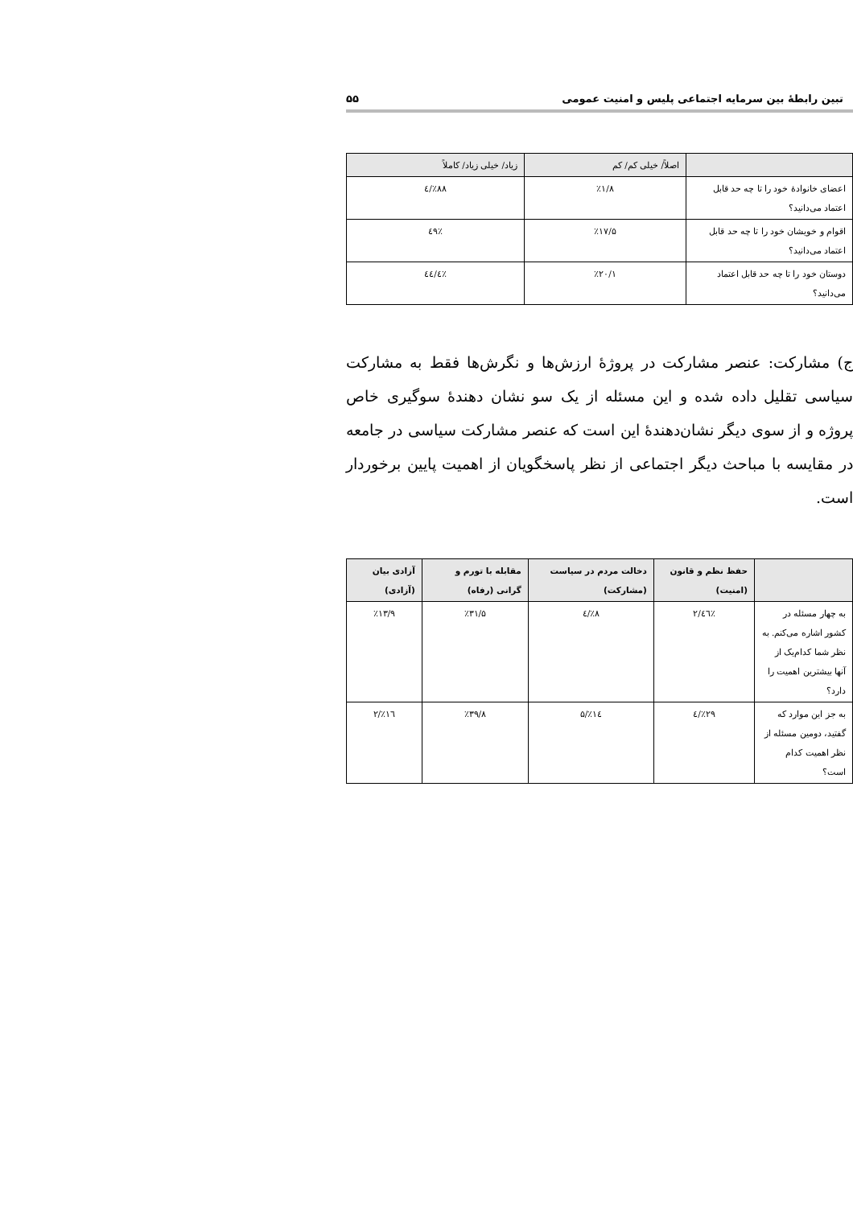تبین رابطۀ بین سرمایه اجتماعی پلیس و امنیت عمومی ۵۵
| | اصلاً/ خیلی کم/ کم | زیاد/ خیلی زیاد/ کاملاً |
| --- | --- | --- |
| اعضای خانوادۀ خود را تا چه حد قابل اعتماد می‌دانید؟ | ٪۱/۸ | ٪۸۸/٤ |
| اقوام و خویشان خود را تا چه حد قابل اعتماد می‌دانید؟ | ٪۱۷/۵ | ٪٤۹ |
| دوستان خود را تا چه حد قابل اعتماد می‌دانید؟ | ٪۲۰/۱ | ٪٤٤/٤ |
ج) مشارکت: عنصر مشارکت در پروژۀ ارزش‌ها و نگرش‌ها فقط به مشارکت سیاسی تقلیل داده شده و این مسئله از یک سو نشان دهندۀ سوگیری خاص پروژه و از سوی دیگر نشان‌دهندۀ این است که عنصر مشارکت سیاسی در جامعه در مقایسه با مباحث دیگر اجتماعی از نظر پاسخگویان از اهمیت پایین برخوردار است.
| | حفظ نظم و قانون (امنیت) | دخالت مردم در سیاست (مشارکت) | مقابله با تورم و گرانی (رفاه) | آزادی بیان (آزادی) |
| --- | --- | --- | --- | --- |
| به چهار مسئله در کشور اشاره می‌کنم. به نظر شما کدام‌یک از آنها بیشترین اهمیت را دارد؟ | ٪٤٦/۲ | ٪۸/٤ | ٪۳۱/۵ | ٪۱۳/۹ |
| به جز این موارد که گفتید، دومین مسئله از نظر اهمیت کدام است؟ | ٪۲۹/٤ | ٪۱٤/۵ | ٪۳۹/۸ | ٪۱٦/۲ |